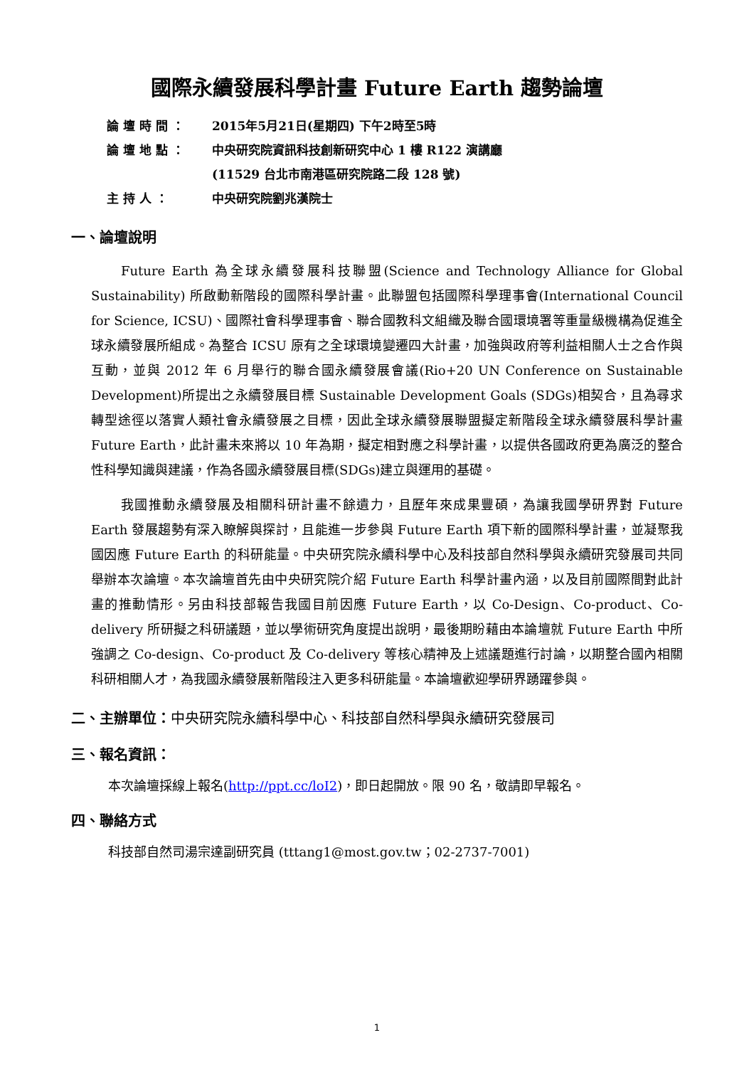國際永續發展科學計畫 Future Earth 趨勢論壇
論 壇 時 間 ： 2015年5月21日(星期四) 下午2時至5時
論 壇 地 點 ： 中央研究院資訊科技創新研究中心 1 樓 R122 演講廳
(11529 台北市南港區研究院路二段 128 號)
主 持 人 ： 中央研究院劉兆漢院士
一、論壇說明
Future Earth 為全球永續發展科技聯盟(Science and Technology Alliance for Global Sustainability) 所啟動新階段的國際科學計畫。此聯盟包括國際科學理事會(International Council for Science, ICSU)、國際社會科學理事會、聯合國教科文組織及聯合國環境署等重量級機構為促進全球永續發展所組成。為整合 ICSU 原有之全球環境變遷四大計畫，加強與政府等利益相關人士之合作與互動，並與 2012 年 6 月舉行的聯合國永續發展會議(Rio+20 UN Conference on Sustainable Development)所提出之永續發展目標 Sustainable Development Goals (SDGs)相契合，且為尋求轉型途徑以落實人類社會永續發展之目標，因此全球永續發展聯盟擬定新階段全球永續發展科學計畫 Future Earth，此計畫未來將以 10 年為期，擬定相對應之科學計畫，以提供各國政府更為廣泛的整合性科學知識與建議，作為各國永續發展目標(SDGs)建立與運用的基礎。
我國推動永續發展及相關科研計畫不餘遺力，且歷年來成果豐碩，為讓我國學研界對 Future Earth 發展趨勢有深入瞭解與探討，且能進一步參與 Future Earth 項下新的國際科學計畫，並凝聚我國因應 Future Earth 的科研能量。中央研究院永續科學中心及科技部自然科學與永續研究發展司共同舉辦本次論壇。本次論壇首先由中央研究院介紹 Future Earth 科學計畫內涵，以及目前國際間對此計畫的推動情形。另由科技部報告我國目前因應 Future Earth，以 Co-Design、Co-product、Co-delivery 所研擬之科研議題，並以學術研究角度提出說明，最後期盼藉由本論壇就 Future Earth 中所強調之 Co-design、Co-product 及 Co-delivery 等核心精神及上述議題進行討論，以期整合國內相關科研相關人才，為我國永續發展新階段注入更多科研能量。本論壇歡迎學研界踴躍參與。
二、主辦單位：中央研究院永續科學中心、科技部自然科學與永續研究發展司
三、報名資訊：
本次論壇採線上報名(http://ppt.cc/loI2)，即日起開放。限 90 名，敬請即早報名。
四、聯絡方式
科技部自然司湯宗達副研究員 (tttang1@most.gov.tw；02-2737-7001)
1